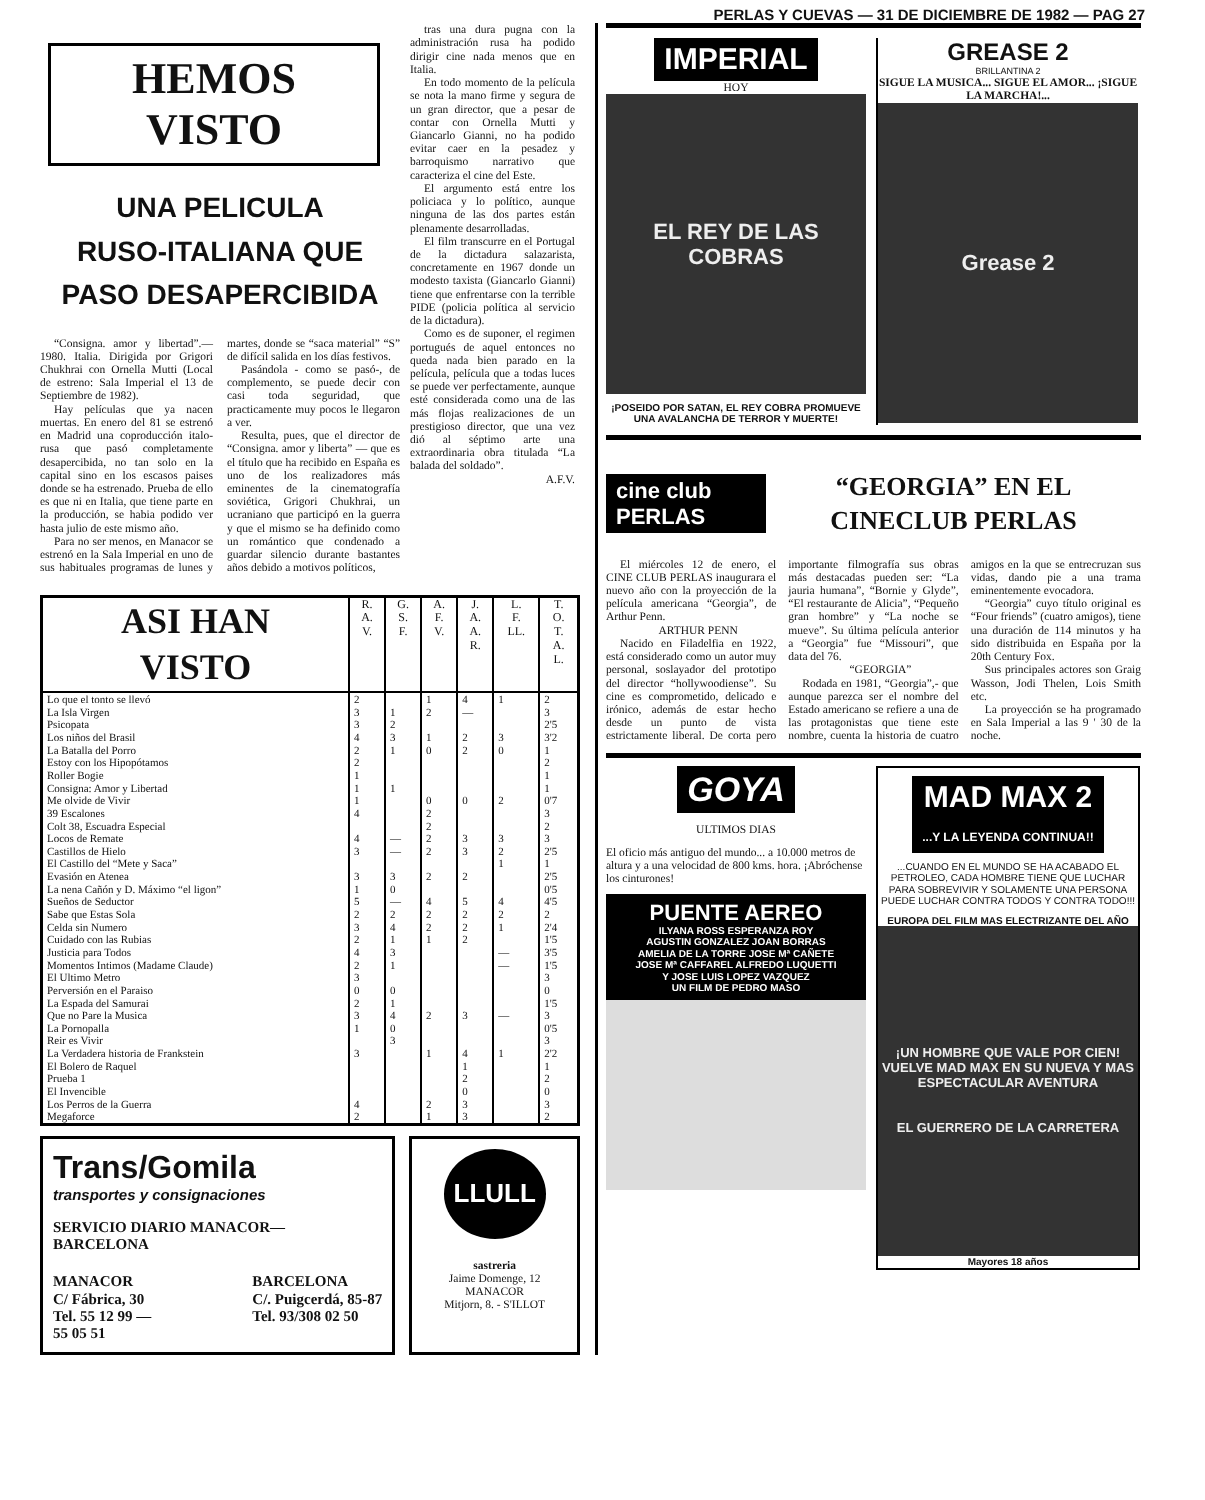PERLAS Y CUEVAS — 31 DE DICIEMBRE DE 1982 — PAG 27
HEMOS VISTO
UNA PELICULA
RUSO-ITALIANA QUE
PASO DESAPERCIBIDA
“Consigna. amor y libertad”.— 1980. Italia. Dirigida por Grigori Chukhrai con Ornella Mutti (Local de estreno: Sala Imperial el 13 de Septiembre de 1982).
Hay películas que ya nacen muertas. En enero del 81 se estrenó en Madrid una coproducción italo-rusa que pasó completamente desapercibida, no tan solo en la capital sino en los escasos paises donde se ha estrenado. Prueba de ello es que ni en Italia, que tiene parte en la producción, se habia podido ver hasta julio de este mismo año.
Para no ser menos, en Manacor se estrenó en la Sala Imperial en uno de sus habituales programas de lunes y martes, donde se “saca material” “S” de difícil salida en los días festivos.
Pasándola - como se pasó-, de complemento, se puede decir con casi toda seguridad, que practicamente muy pocos le llegaron a ver.
Resulta, pues, que el director de “Consigna. amor y liberta” — que es el título que ha recibido en España es uno de los realizadores más eminentes de la cinematografía soviética, Grigori Chukhrai, un ucraniano que participó en la guerra y que el mismo se ha definido como un romántico que condenado a guardar silencio durante bastantes años debido a motivos políticos,
tras una dura pugna con la administración rusa ha podido dirigir cine nada menos que en Italia.
En todo momento de la película se nota la mano firme y segura de un gran director, que a pesar de contar con Ornella Mutti y Giancarlo Gianni, no ha podido evitar caer en la pesadez y barroquismo narrativo que caracteriza el cine del Este.
El argumento está entre los policiaca y lo político, aunque ninguna de las dos partes están plenamente desarrolladas.
El film transcurre en el Portugal de la dictadura salazarista, concretamente en 1967 donde un modesto taxista (Giancarlo Gianni) tiene que enfrentarse con la terrible PIDE (policia política al servicio de la dictadura).
Como es de suponer, el regimen portugués de aquel entonces no queda nada bien parado en la película, película que a todas luces se puede ver perfectamente, aunque esté considerada como una de las más flojas realizaciones de un prestigioso director, que una vez dió al séptimo arte una extraordinaria obra titulada “La balada del soldado”.
A.F.V.
| ASI HAN VISTO | R. A. V. | G. S. F. | A. F. V. | J. A. A. R. | L. F. LL. | T. O. T. A. L. |
| --- | --- | --- | --- | --- | --- | --- |
| Lo que el tonto se llevó | 2 | | 1 | 4 | 1 | 2 |
| La Isla Virgen | 3 | 1 | 2 | — | | 3 |
| Psicopata | 3 | 2 | | | | 2'5 |
| Los niños del Brasil | 4 | 3 | 1 | 2 | 3 | 3'2 |
| La Batalla del Porro | 2 | 1 | 0 | 2 | 0 | 1 |
| Estoy con los Hipopótamos | 2 | | | | | 2 |
| Roller Bogie | 1 | | | | | 1 |
| Consigna: Amor y Libertad | 1 | 1 | | | | 1 |
| Me olvide de Vivir | 1 | | 0 | 0 | 2 | 0'7 |
| 39 Escalones | 4 | | 2 | | | 3 |
| Colt 38, Escuadra Especial | | | 2 | | | 2 |
| Locos de Remate | 4 | — | 2 | 3 | 3 | 3 |
| Castillos de Hielo | 3 | — | 2 | 3 | 2 | 2'5 |
| El Castillo del “Mete y Saca” | | | | | 1 | 1 |
| Evasión en Atenea | 3 | 3 | 2 | 2 | | 2'5 |
| La nena Cañón y D. Máximo “el ligon” | 1 | 0 | | | | 0'5 |
| Sueños de Seductor | 5 | — | 4 | 5 | 4 | 4'5 |
| Sabe que Estas Sola | 2 | 2 | 2 | 2 | 2 | 2 |
| Celda sin Numero | 3 | 4 | 2 | 2 | 1 | 2'4 |
| Cuidado con las Rubias | 2 | 1 | 1 | 2 | | 1'5 |
| Justicia para Todos | 4 | 3 | | | — | 3'5 |
| Momentos Intimos (Madame Claude) | 2 | 1 | | | — | 1'5 |
| El Ultimo Metro | 3 | | | | | 3 |
| Perversión en el Paraiso | 0 | 0 | | | | 0 |
| La Espada del Samurai | 2 | 1 | | | | 1'5 |
| Que no Pare la Musica | 3 | 4 | 2 | 3 | — | 3 |
| La Pornopalla | 1 | 0 | | | | 0'5 |
| Reir es Vivir | | 3 | | | | 3 |
| La Verdadera historia de Frankstein | 3 | | 1 | 4 | 1 | 2'2 |
| El Bolero de Raquel | | | | 1 | | 1 |
| Prueba 1 | | | | 2 | | 2 |
| El Invencible | | | | 0 | | 0 |
| Los Perros de la Guerra | 4 | | 2 | 3 | | 3 |
| Megaforce | 2 | | 1 | 3 | | 2 |
Trans/Gomila
transportes y consignaciones
SERVICIO DIARIO MANACOR— BARCELONA
MANACOR
C/ Fábrica, 30
Tel. 55 12 99 —
55 05 51
BARCELONA
C/. Puigcerdá, 85-87
Tel. 93/308 02 50
LLULL
sastreria
Jaime Domenge, 12
MANACOR
Mitjorn, 8. - S'ILLOT
IMPERIAL
HOY
EL REY DE LAS COBRAS
¡POSEIDO POR SATAN, EL REY COBRA PROMUEVE UNA AVALANCHA DE TERROR Y MUERTE!
GREASE 2
BRILLANTINA 2
SIGUE LA MUSICA... SIGUE EL AMOR... ¡SIGUE LA MARCHA!...
Grease 2
cine club PERLAS
“GEORGIA” EN EL CINECLUB PERLAS
El miércoles 12 de enero, el CINE CLUB PERLAS inaugurara el nuevo año con la proyección de la película americana “Georgia”, de Arthur Penn.
ARTHUR PENN
Nacido en Filadelfia en 1922, está considerado como un autor muy personal, soslayador del prototipo del director “hollywoodiense”. Su cine es comprometido, delicado e irónico, además de estar hecho desde un punto de vista estrictamente liberal. De corta pero importante filmografía sus obras más destacadas pueden ser: “La jauria humana”, “Bornie y Glyde”, “El restaurante de Alicia”, “Pequeño gran hombre” y “La noche se mueve”. Su última película anterior a “Georgia” fue “Missouri”, que data del 76.
“GEORGIA”
Rodada en 1981, “Georgia”,- que aunque parezca ser el nombre del Estado americano se refiere a una de las protagonistas que tiene este nombre, cuenta la historia de cuatro amigos en la que se entrecruzan sus vidas, dando pie a una trama eminentemente evocadora.
“Georgia” cuyo título original es “Four friends” (cuatro amigos), tiene una duración de 114 minutos y ha sido distribuida en España por la 20th Century Fox.
Sus principales actores son Graig Wasson, Jodi Thelen, Lois Smith etc.
La proyección se ha programado en Sala Imperial a las 9 ' 30 de la noche.
GOYA
ULTIMOS DIAS
El oficio más antiguo del mundo... a 10.000 metros de altura y a una velocidad de 800 kms. hora. ¡Abróchense los cinturones!
PUENTE AEREO
ILYANA ROSS ESPERANZA ROY
AGUSTIN GONZALEZ JOAN BORRAS
AMELIA DE LA TORRE JOSE Mª CAÑETE
JOSE Mª CAFFAREL ALFREDO LUQUETTI
Y JOSE LUIS LOPEZ VAZQUEZ
UN FILM DE PEDRO MASO
MAD MAX 2
...Y LA LEYENDA CONTINUA!!
...CUANDO EN EL MUNDO SE HA ACABADO EL PETROLEO, CADA HOMBRE TIENE QUE LUCHAR PARA SOBREVIVIR Y SOLAMENTE UNA PERSONA PUEDE LUCHAR CONTRA TODOS Y CONTRA TODO!!!
EUROPA DEL FILM MAS ELECTRIZANTE DEL AÑO
¡UN HOMBRE QUE VALE POR CIEN! VUELVE MAD MAX EN SU NUEVA Y MAS ESPECTACULAR AVENTURA
EL GUERRERO DE LA CARRETERA
Mayores 18 años